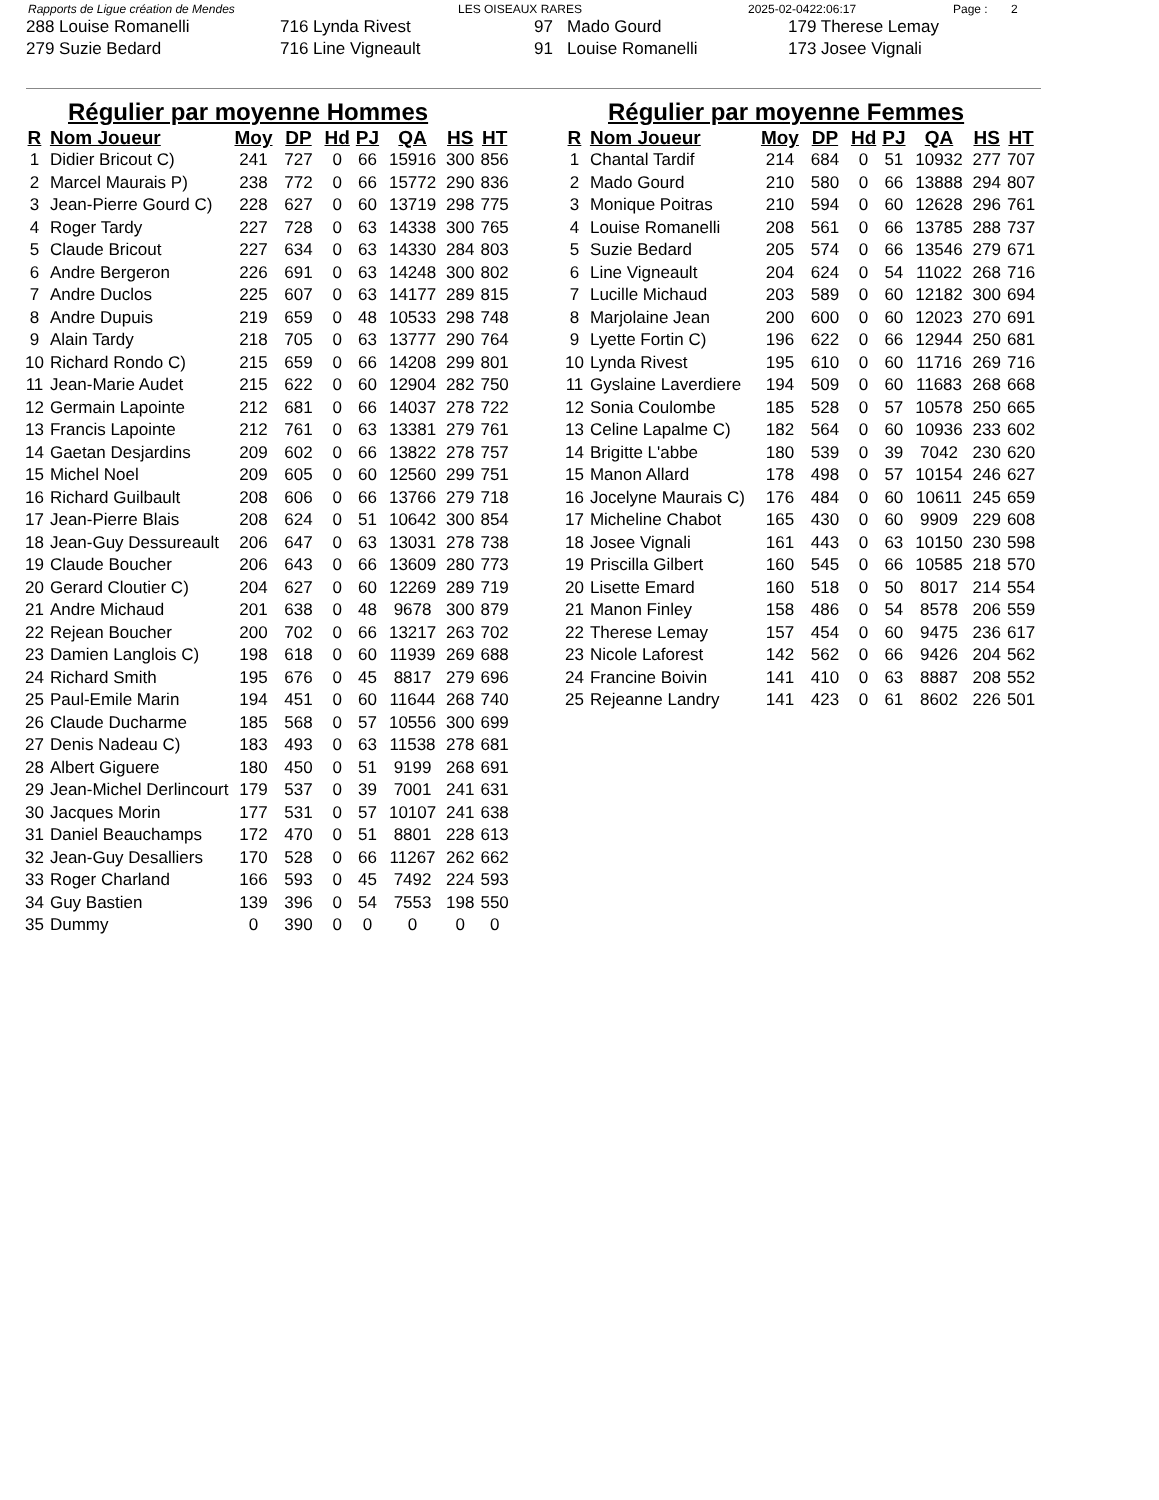Rapports de Ligue création de Mendes LES OISEAUX RARES 2025-02-0422:06:17 Page : 2
| 288 Louise Romanelli | 716 Lynda Rivest | 97 Mado Gourd | 179 Therese Lemay |
| 279 Suzie Bedard | 716 Line Vigneault | 91 Louise Romanelli | 173 Josee Vignali |
Régulier par moyenne Hommes
| R | Nom Joueur | Moy | DP | Hd | PJ | QA | HS | HT |
| --- | --- | --- | --- | --- | --- | --- | --- | --- |
| 1 | Didier Bricout C) | 241 | 727 | 0 | 66 | 15916 | 300 | 856 |
| 2 | Marcel Maurais P) | 238 | 772 | 0 | 66 | 15772 | 290 | 836 |
| 3 | Jean-Pierre Gourd C) | 228 | 627 | 0 | 60 | 13719 | 298 | 775 |
| 4 | Roger Tardy | 227 | 728 | 0 | 63 | 14338 | 300 | 765 |
| 5 | Claude Bricout | 227 | 634 | 0 | 63 | 14330 | 284 | 803 |
| 6 | Andre Bergeron | 226 | 691 | 0 | 63 | 14248 | 300 | 802 |
| 7 | Andre Duclos | 225 | 607 | 0 | 63 | 14177 | 289 | 815 |
| 8 | Andre Dupuis | 219 | 659 | 0 | 48 | 10533 | 298 | 748 |
| 9 | Alain Tardy | 218 | 705 | 0 | 63 | 13777 | 290 | 764 |
| 10 | Richard Rondo C) | 215 | 659 | 0 | 66 | 14208 | 299 | 801 |
| 11 | Jean-Marie Audet | 215 | 622 | 0 | 60 | 12904 | 282 | 750 |
| 12 | Germain Lapointe | 212 | 681 | 0 | 66 | 14037 | 278 | 722 |
| 13 | Francis Lapointe | 212 | 761 | 0 | 63 | 13381 | 279 | 761 |
| 14 | Gaetan Desjardins | 209 | 602 | 0 | 66 | 13822 | 278 | 757 |
| 15 | Michel Noel | 209 | 605 | 0 | 60 | 12560 | 299 | 751 |
| 16 | Richard Guilbault | 208 | 606 | 0 | 66 | 13766 | 279 | 718 |
| 17 | Jean-Pierre Blais | 208 | 624 | 0 | 51 | 10642 | 300 | 854 |
| 18 | Jean-Guy Dessureault | 206 | 647 | 0 | 63 | 13031 | 278 | 738 |
| 19 | Claude Boucher | 206 | 643 | 0 | 66 | 13609 | 280 | 773 |
| 20 | Gerard Cloutier C) | 204 | 627 | 0 | 60 | 12269 | 289 | 719 |
| 21 | Andre Michaud | 201 | 638 | 0 | 48 | 9678 | 300 | 879 |
| 22 | Rejean Boucher | 200 | 702 | 0 | 66 | 13217 | 263 | 702 |
| 23 | Damien Langlois C) | 198 | 618 | 0 | 60 | 11939 | 269 | 688 |
| 24 | Richard Smith | 195 | 676 | 0 | 45 | 8817 | 279 | 696 |
| 25 | Paul-Emile Marin | 194 | 451 | 0 | 60 | 11644 | 268 | 740 |
| 26 | Claude Ducharme | 185 | 568 | 0 | 57 | 10556 | 300 | 699 |
| 27 | Denis Nadeau C) | 183 | 493 | 0 | 63 | 11538 | 278 | 681 |
| 28 | Albert Giguere | 180 | 450 | 0 | 51 | 9199 | 268 | 691 |
| 29 | Jean-Michel Derlincourt | 179 | 537 | 0 | 39 | 7001 | 241 | 631 |
| 30 | Jacques Morin | 177 | 531 | 0 | 57 | 10107 | 241 | 638 |
| 31 | Daniel Beauchamps | 172 | 470 | 0 | 51 | 8801 | 228 | 613 |
| 32 | Jean-Guy Desalliers | 170 | 528 | 0 | 66 | 11267 | 262 | 662 |
| 33 | Roger Charland | 166 | 593 | 0 | 45 | 7492 | 224 | 593 |
| 34 | Guy Bastien | 139 | 396 | 0 | 54 | 7553 | 198 | 550 |
| 35 | Dummy | 0 | 390 | 0 | 0 | 0 | 0 | 0 |
Régulier par moyenne Femmes
| R | Nom Joueur | Moy | DP | Hd | PJ | QA | HS | HT |
| --- | --- | --- | --- | --- | --- | --- | --- | --- |
| 1 | Chantal Tardif | 214 | 684 | 0 | 51 | 10932 | 277 | 707 |
| 2 | Mado Gourd | 210 | 580 | 0 | 66 | 13888 | 294 | 807 |
| 3 | Monique Poitras | 210 | 594 | 0 | 60 | 12628 | 296 | 761 |
| 4 | Louise Romanelli | 208 | 561 | 0 | 66 | 13785 | 288 | 737 |
| 5 | Suzie Bedard | 205 | 574 | 0 | 66 | 13546 | 279 | 671 |
| 6 | Line Vigneault | 204 | 624 | 0 | 54 | 11022 | 268 | 716 |
| 7 | Lucille Michaud | 203 | 589 | 0 | 60 | 12182 | 300 | 694 |
| 8 | Marjolaine Jean | 200 | 600 | 0 | 60 | 12023 | 270 | 691 |
| 9 | Lyette Fortin C) | 196 | 622 | 0 | 66 | 12944 | 250 | 681 |
| 10 | Lynda Rivest | 195 | 610 | 0 | 60 | 11716 | 269 | 716 |
| 11 | Gyslaine Laverdiere | 194 | 509 | 0 | 60 | 11683 | 268 | 668 |
| 12 | Sonia Coulombe | 185 | 528 | 0 | 57 | 10578 | 250 | 665 |
| 13 | Celine Lapalme C) | 182 | 564 | 0 | 60 | 10936 | 233 | 602 |
| 14 | Brigitte L'abbe | 180 | 539 | 0 | 39 | 7042 | 230 | 620 |
| 15 | Manon Allard | 178 | 498 | 0 | 57 | 10154 | 246 | 627 |
| 16 | Jocelyne Maurais C) | 176 | 484 | 0 | 60 | 10611 | 245 | 659 |
| 17 | Micheline Chabot | 165 | 430 | 0 | 60 | 9909 | 229 | 608 |
| 18 | Josee Vignali | 161 | 443 | 0 | 63 | 10150 | 230 | 598 |
| 19 | Priscilla Gilbert | 160 | 545 | 0 | 66 | 10585 | 218 | 570 |
| 20 | Lisette Emard | 160 | 518 | 0 | 50 | 8017 | 214 | 554 |
| 21 | Manon Finley | 158 | 486 | 0 | 54 | 8578 | 206 | 559 |
| 22 | Therese Lemay | 157 | 454 | 0 | 60 | 9475 | 236 | 617 |
| 23 | Nicole Laforest | 142 | 562 | 0 | 66 | 9426 | 204 | 562 |
| 24 | Francine Boivin | 141 | 410 | 0 | 63 | 8887 | 208 | 552 |
| 25 | Rejeanne Landry | 141 | 423 | 0 | 61 | 8602 | 226 | 501 |